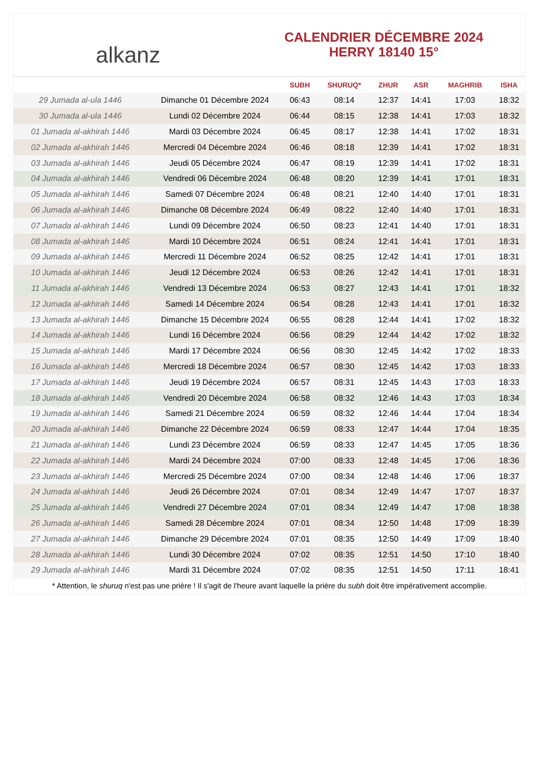alkanz
CALENDRIER DÉCEMBRE 2024
HERRY 18140 15°
| | | SUBH | SHURUQ* | ZHUR | ASR | MAGHRIB | ISHA |
| --- | --- | --- | --- | --- | --- | --- | --- |
| 29 Jumada al-ula 1446 | Dimanche 01 Décembre 2024 | 06:43 | 08:14 | 12:37 | 14:41 | 17:03 | 18:32 |
| 30 Jumada al-ula 1446 | Lundi 02 Décembre 2024 | 06:44 | 08:15 | 12:38 | 14:41 | 17:03 | 18:32 |
| 01 Jumada al-akhirah 1446 | Mardi 03 Décembre 2024 | 06:45 | 08:17 | 12:38 | 14:41 | 17:02 | 18:31 |
| 02 Jumada al-akhirah 1446 | Mercredi 04 Décembre 2024 | 06:46 | 08:18 | 12:39 | 14:41 | 17:02 | 18:31 |
| 03 Jumada al-akhirah 1446 | Jeudi 05 Décembre 2024 | 06:47 | 08:19 | 12:39 | 14:41 | 17:02 | 18:31 |
| 04 Jumada al-akhirah 1446 | Vendredi 06 Décembre 2024 | 06:48 | 08:20 | 12:39 | 14:41 | 17:01 | 18:31 |
| 05 Jumada al-akhirah 1446 | Samedi 07 Décembre 2024 | 06:48 | 08:21 | 12:40 | 14:40 | 17:01 | 18:31 |
| 06 Jumada al-akhirah 1446 | Dimanche 08 Décembre 2024 | 06:49 | 08:22 | 12:40 | 14:40 | 17:01 | 18:31 |
| 07 Jumada al-akhirah 1446 | Lundi 09 Décembre 2024 | 06:50 | 08:23 | 12:41 | 14:40 | 17:01 | 18:31 |
| 08 Jumada al-akhirah 1446 | Mardi 10 Décembre 2024 | 06:51 | 08:24 | 12:41 | 14:41 | 17:01 | 18:31 |
| 09 Jumada al-akhirah 1446 | Mercredi 11 Décembre 2024 | 06:52 | 08:25 | 12:42 | 14:41 | 17:01 | 18:31 |
| 10 Jumada al-akhirah 1446 | Jeudi 12 Décembre 2024 | 06:53 | 08:26 | 12:42 | 14:41 | 17:01 | 18:31 |
| 11 Jumada al-akhirah 1446 | Vendredi 13 Décembre 2024 | 06:53 | 08:27 | 12:43 | 14:41 | 17:01 | 18:32 |
| 12 Jumada al-akhirah 1446 | Samedi 14 Décembre 2024 | 06:54 | 08:28 | 12:43 | 14:41 | 17:01 | 18:32 |
| 13 Jumada al-akhirah 1446 | Dimanche 15 Décembre 2024 | 06:55 | 08:28 | 12:44 | 14:41 | 17:02 | 18:32 |
| 14 Jumada al-akhirah 1446 | Lundi 16 Décembre 2024 | 06:56 | 08:29 | 12:44 | 14:42 | 17:02 | 18:32 |
| 15 Jumada al-akhirah 1446 | Mardi 17 Décembre 2024 | 06:56 | 08:30 | 12:45 | 14:42 | 17:02 | 18:33 |
| 16 Jumada al-akhirah 1446 | Mercredi 18 Décembre 2024 | 06:57 | 08:30 | 12:45 | 14:42 | 17:03 | 18:33 |
| 17 Jumada al-akhirah 1446 | Jeudi 19 Décembre 2024 | 06:57 | 08:31 | 12:45 | 14:43 | 17:03 | 18:33 |
| 18 Jumada al-akhirah 1446 | Vendredi 20 Décembre 2024 | 06:58 | 08:32 | 12:46 | 14:43 | 17:03 | 18:34 |
| 19 Jumada al-akhirah 1446 | Samedi 21 Décembre 2024 | 06:59 | 08:32 | 12:46 | 14:44 | 17:04 | 18:34 |
| 20 Jumada al-akhirah 1446 | Dimanche 22 Décembre 2024 | 06:59 | 08:33 | 12:47 | 14:44 | 17:04 | 18:35 |
| 21 Jumada al-akhirah 1446 | Lundi 23 Décembre 2024 | 06:59 | 08:33 | 12:47 | 14:45 | 17:05 | 18:36 |
| 22 Jumada al-akhirah 1446 | Mardi 24 Décembre 2024 | 07:00 | 08:33 | 12:48 | 14:45 | 17:06 | 18:36 |
| 23 Jumada al-akhirah 1446 | Mercredi 25 Décembre 2024 | 07:00 | 08:34 | 12:48 | 14:46 | 17:06 | 18:37 |
| 24 Jumada al-akhirah 1446 | Jeudi 26 Décembre 2024 | 07:01 | 08:34 | 12:49 | 14:47 | 17:07 | 18:37 |
| 25 Jumada al-akhirah 1446 | Vendredi 27 Décembre 2024 | 07:01 | 08:34 | 12:49 | 14:47 | 17:08 | 18:38 |
| 26 Jumada al-akhirah 1446 | Samedi 28 Décembre 2024 | 07:01 | 08:34 | 12:50 | 14:48 | 17:09 | 18:39 |
| 27 Jumada al-akhirah 1446 | Dimanche 29 Décembre 2024 | 07:01 | 08:35 | 12:50 | 14:49 | 17:09 | 18:40 |
| 28 Jumada al-akhirah 1446 | Lundi 30 Décembre 2024 | 07:02 | 08:35 | 12:51 | 14:50 | 17:10 | 18:40 |
| 29 Jumada al-akhirah 1446 | Mardi 31 Décembre 2024 | 07:02 | 08:35 | 12:51 | 14:50 | 17:11 | 18:41 |
* Attention, le shuruq n'est pas une prière ! Il s'agit de l'heure avant laquelle la prière du subh doit être impérativement accomplie.